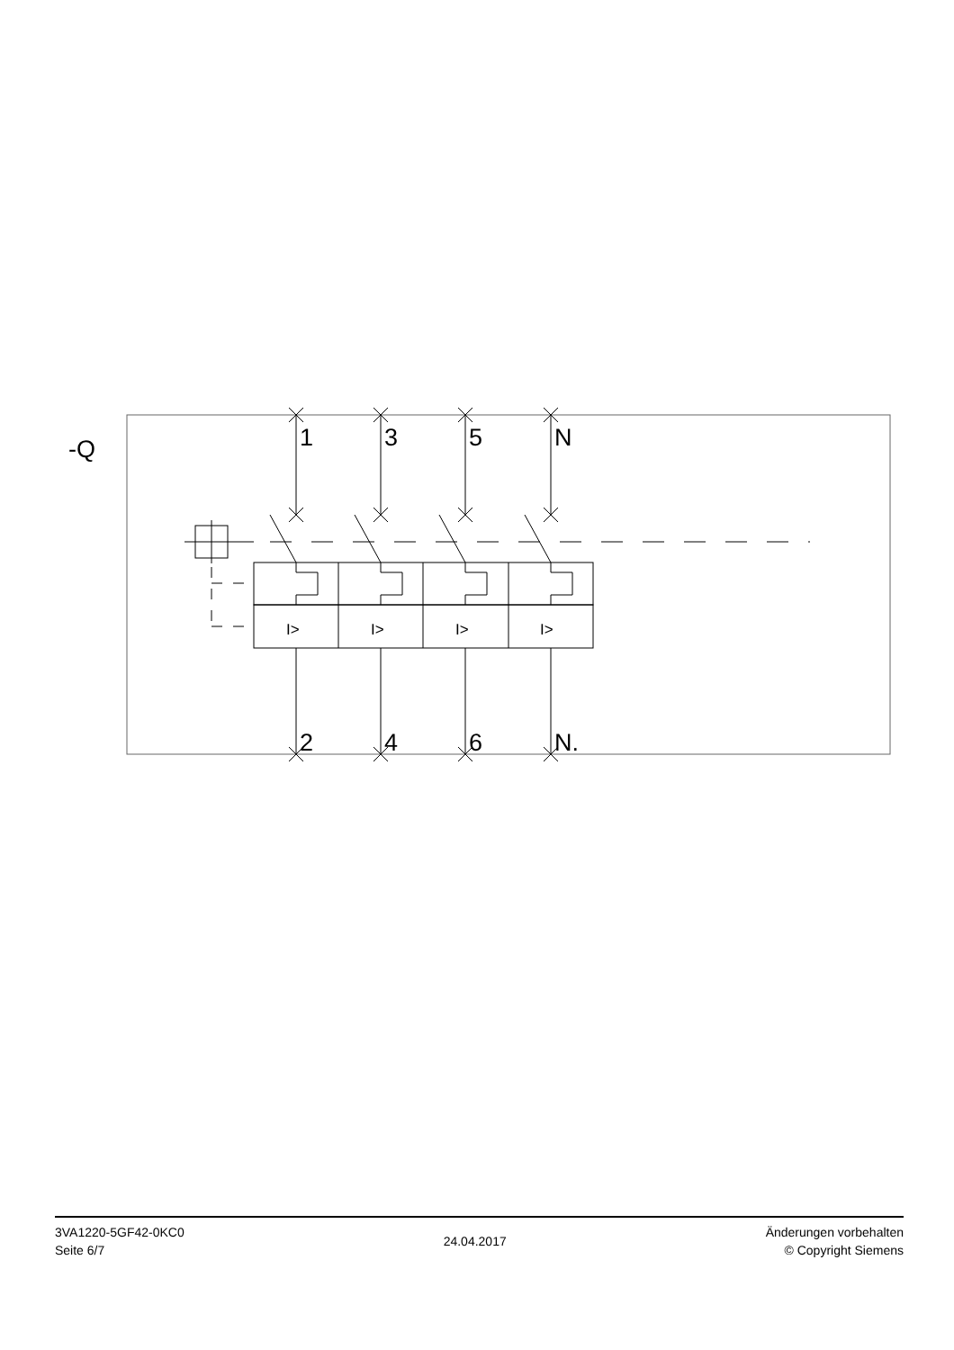-Q
1
3
5
N
2
4
6
N.
I>
I>
I>
I>
3VA1220-5GF42-0KC0
Seite 6/7
24.04.2017
Änderungen vorbehalten
© Copyright Siemens